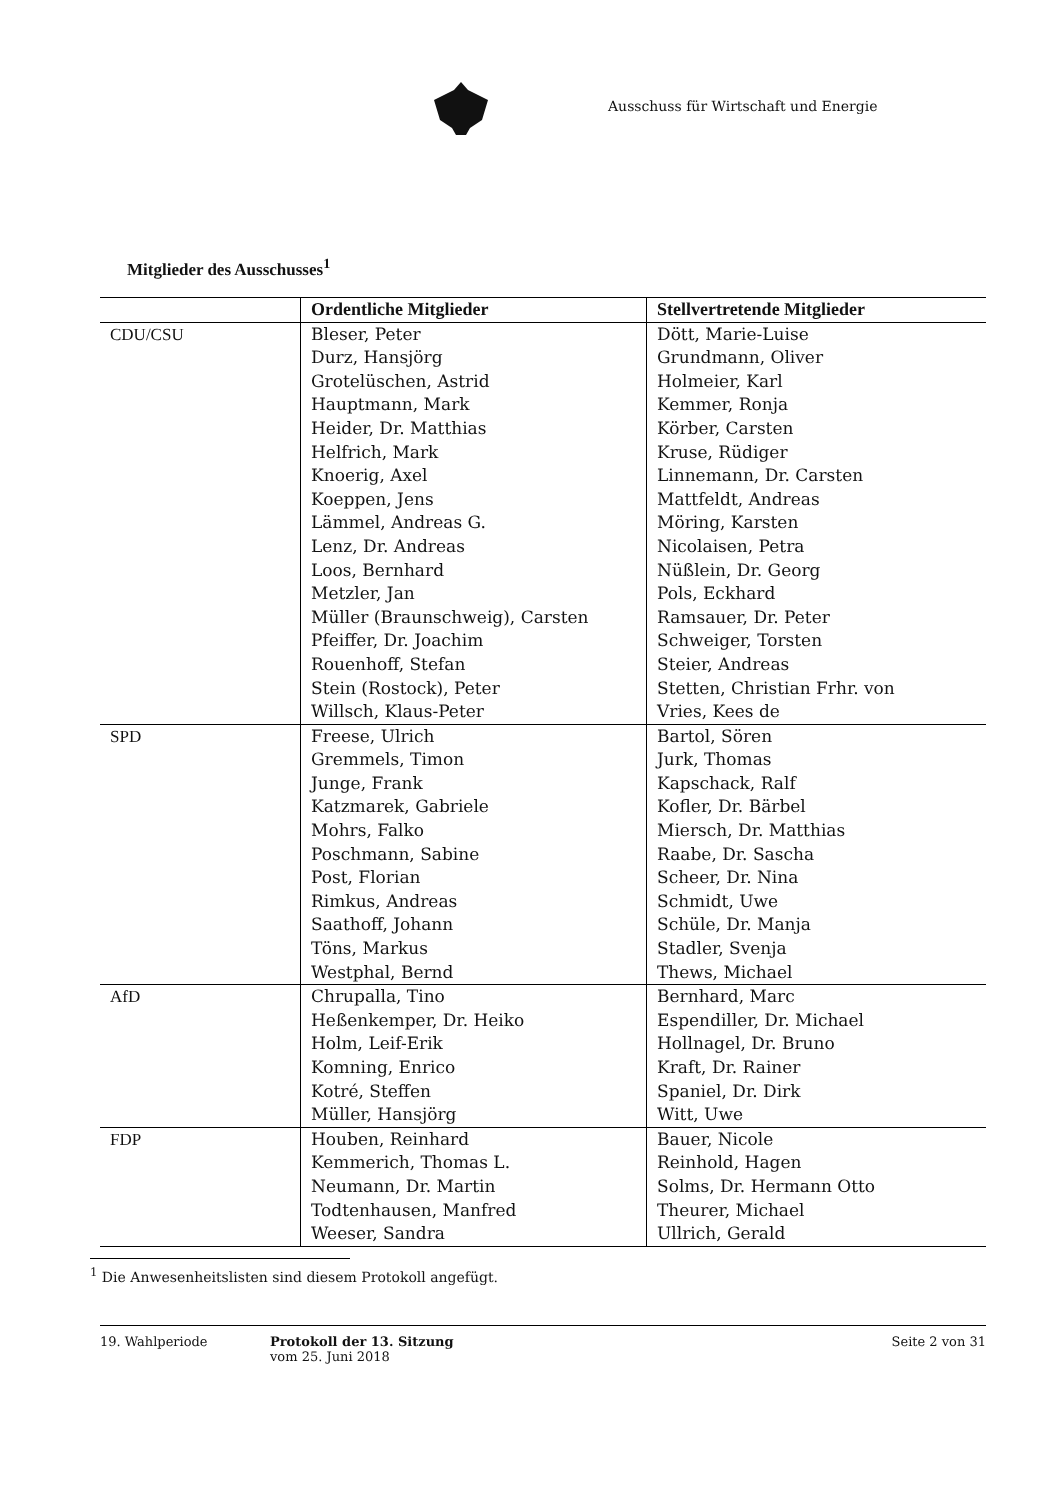Ausschuss für Wirtschaft und Energie
Mitglieder des Ausschusses<sup>1</sup>
| | Ordentliche Mitglieder | Stellvertretende Mitglieder |
| --- | --- | --- |
| CDU/CSU | Bleser, Peter Durz, Hansjörg Grotelüschen, Astrid Hauptmann, Mark Heider, Dr. Matthias Helfrich, Mark Knoerig, Axel Koeppen, Jens Lämmel, Andreas G. Lenz, Dr. Andreas Loos, Bernhard Metzler, Jan Müller (Braunschweig), Carsten Pfeiffer, Dr. Joachim Rouenhoff, Stefan Stein (Rostock), Peter Willsch, Klaus-Peter | Dött, Marie-Luise Grundmann, Oliver Holmeier, Karl Kemmer, Ronja Körber, Carsten Kruse, Rüdiger Linnemann, Dr. Carsten Mattfeldt, Andreas Möring, Karsten Nicolaisen, Petra Nüßlein, Dr. Georg Pols, Eckhard Ramsauer, Dr. Peter Schweiger, Torsten Steier, Andreas Stetten, Christian Frhr. von Vries, Kees de |
| SPD | Freese, Ulrich Gremmels, Timon Junge, Frank Katzmarek, Gabriele Mohrs, Falko Poschmann, Sabine Post, Florian Rimkus, Andreas Saathoff, Johann Töns, Markus Westphal, Bernd | Bartol, Sören Jurk, Thomas Kapschack, Ralf Kofler, Dr. Bärbel Miersch, Dr. Matthias Raabe, Dr. Sascha Scheer, Dr. Nina Schmidt, Uwe Schüle, Dr. Manja Stadler, Svenja Thews, Michael |
| AfD | Chrupalla, Tino Heßenkemper, Dr. Heiko Holm, Leif-Erik Komning, Enrico Kotré, Steffen Müller, Hansjörg | Bernhard, Marc Espendiller, Dr. Michael Hollnagel, Dr. Bruno Kraft, Dr. Rainer Spaniel, Dr. Dirk Witt, Uwe |
| FDP | Houben, Reinhard Kemmerich, Thomas L. Neumann, Dr. Martin Todtenhausen, Manfred Weeser, Sandra | Bauer, Nicole Reinhold, Hagen Solms, Dr. Hermann Otto Theurer, Michael Ullrich, Gerald |
<sup>1</sup> Die Anwesenheitslisten sind diesem Protokoll angefügt.
19. Wahlperiode Protokoll der 13. Sitzung
vom 25. Juni 2018
Seite 2 von 31